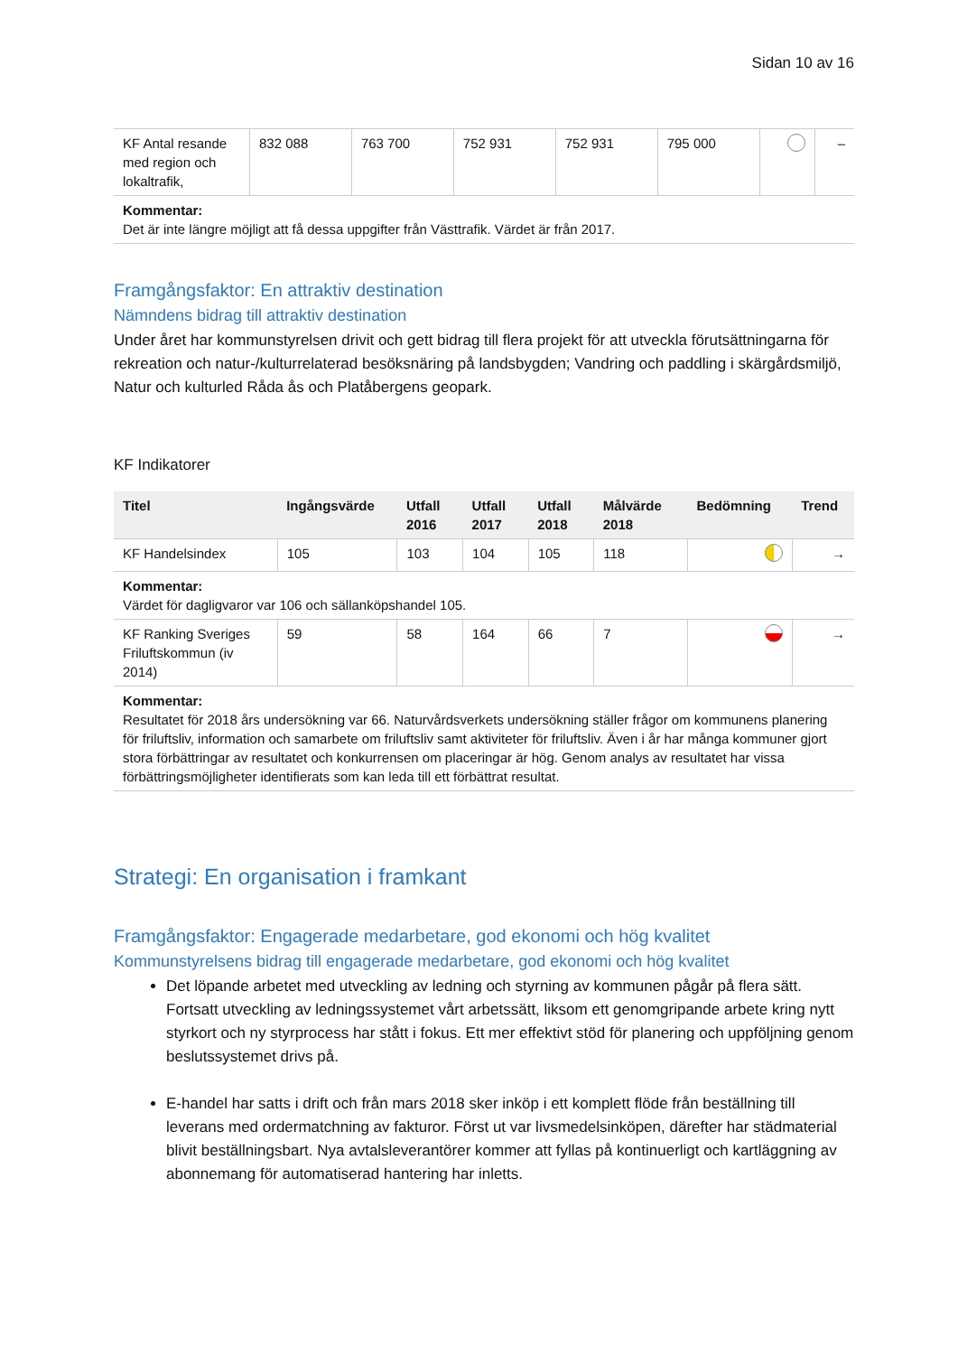Sidan 10 av 16
| KF Antal resande med region och lokaltrafik, | 832 088 | 763 700 | 752 931 | 752 931 | 795 000 | | – |
| Kommentar: Det är inte längre möjligt att få dessa uppgifter från Västtrafik. Värdet är från 2017. | | | | | | | |
Framgångsfaktor: En attraktiv destination
Nämndens bidrag till attraktiv destination
Under året har kommunstyrelsen drivit och gett bidrag till flera projekt för att utveckla förutsättningarna för rekreation och natur-/kulturrelaterad besöksnäring på landsbygden; Vandring och paddling i skärgårdsmiljö, Natur och kulturled Råda ås och Platåbergens geopark.
KF Indikatorer
| Titel | Ingångsvärde | Utfall 2016 | Utfall 2017 | Utfall 2018 | Målvärde 2018 | Bedömning | Trend |
| --- | --- | --- | --- | --- | --- | --- | --- |
| KF Handelsindex | 105 | 103 | 104 | 105 | 118 | | → |
| Kommentar: Värdet för dagligvaror var 106 och sällanköpshandel 105. | | | | | | | |
| KF Ranking Sveriges Friluftskommun (iv 2014) | 59 | 58 | 164 | 66 | 7 | | → |
| Kommentar: Resultatet för 2018 års undersökning var 66. Naturvårdsverkets undersökning ställer frågor om kommunens planering för friluftsliv, information och samarbete om friluftsliv samt aktiviteter för friluftsliv. Även i år har många kommuner gjort stora förbättringar av resultatet och konkurrensen om placeringar är hög. Genom analys av resultatet har vissa förbättringsmöjligheter identifierats som kan leda till ett förbättrat resultat. | | | | | | | |
Strategi: En organisation i framkant
Framgångsfaktor: Engagerade medarbetare, god ekonomi och hög kvalitet
Kommunstyrelsens bidrag till engagerade medarbetare, god ekonomi och hög kvalitet
Det löpande arbetet med utveckling av ledning och styrning av kommunen pågår på flera sätt. Fortsatt utveckling av ledningssystemet vårt arbetssätt, liksom ett genomgripande arbete kring nytt styrkort och ny styrprocess har stått i fokus. Ett mer effektivt stöd för planering och uppföljning genom beslutssystemet drivs på.
E-handel har satts i drift och från mars 2018 sker inköp i ett komplett flöde från beställning till leverans med ordermatchning av fakturor. Först ut var livsmedelsinköpen, därefter har städmaterial blivit beställningsbart. Nya avtalsleverantörer kommer att fyllas på kontinuerligt och kartläggning av abonnemang för automatiserad hantering har inletts.